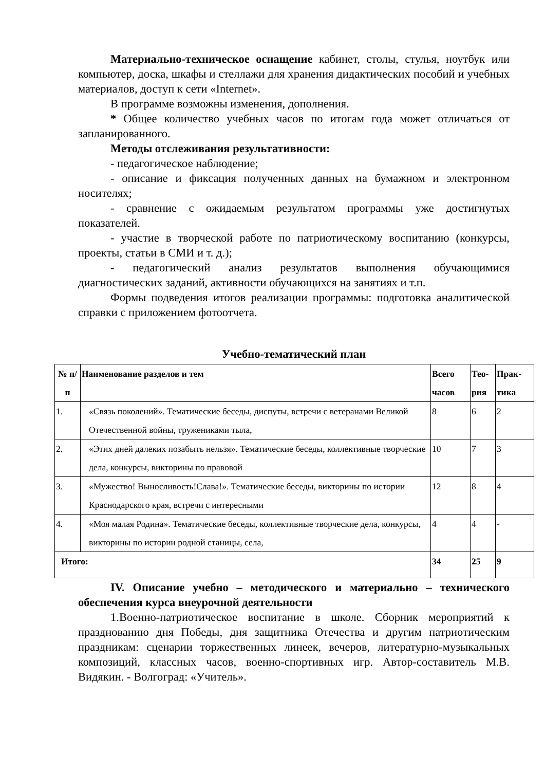Материально-техническое оснащение кабинет, столы, стулья, ноутбук или компьютер, доска, шкафы и стеллажи для хранения дидактических пособий и учебных материалов, доступ к сети «Internet».
В программе возможны изменения, дополнения.
* Общее количество учебных часов по итогам года может отличаться от запланированного.
Методы отслеживания результативности:
- педагогическое наблюдение;
- описание и фиксация полученных данных на бумажном и электронном носителях;
- сравнение с ожидаемым результатом программы уже достигнутых показателей.
- участие в творческой работе по патриотическому воспитанию (конкурсы, проекты, статьи в СМИ и т. д.);
- педагогический анализ результатов выполнения обучающимися диагностических заданий, активности обучающихся на занятиях и т.п.
Формы подведения итогов реализации программы: подготовка аналитической справки с приложением фотоотчета.
Учебно-тематический план
| № п/п | Наименование разделов и тем | Всего часов | Тео-рия | Прак-тика |
| --- | --- | --- | --- | --- |
| 1. | «Связь поколений». Тематические беседы, диспуты, встречи с ветеранами Великой Отечественной войны, тружениками тыла, | 8 | 6 | 2 |
| 2. | «Этих дней далеких позабыть нельзя». Тематические беседы, коллективные творческие дела, конкурсы, викторины по правовой | 10 | 7 | 3 |
| 3. | «Мужество! Выносливость!Слава!». Тематические беседы, викторины по истории Краснодарского края, встречи с интересными | 12 | 8 | 4 |
| 4. | «Моя малая Родина». Тематические беседы, коллективные творческие дела, конкурсы, викторины по истории родной станицы, села, | 4 | 4 | - |
| Итого: | | 34 | 25 | 9 |
IV. Описание учебно – методического и материально – технического обеспечения курса внеурочной деятельности
1.Военно-патриотическое воспитание в школе. Сборник мероприятий к празднованию дня Победы, дня защитника Отечества и другим патриотическим праздникам: сценарии торжественных линеек, вечеров, литературно-музыкальных композиций, классных часов, военно-спортивных игр. Автор-составитель М.В. Видякин. - Волгоград: «Учитель».